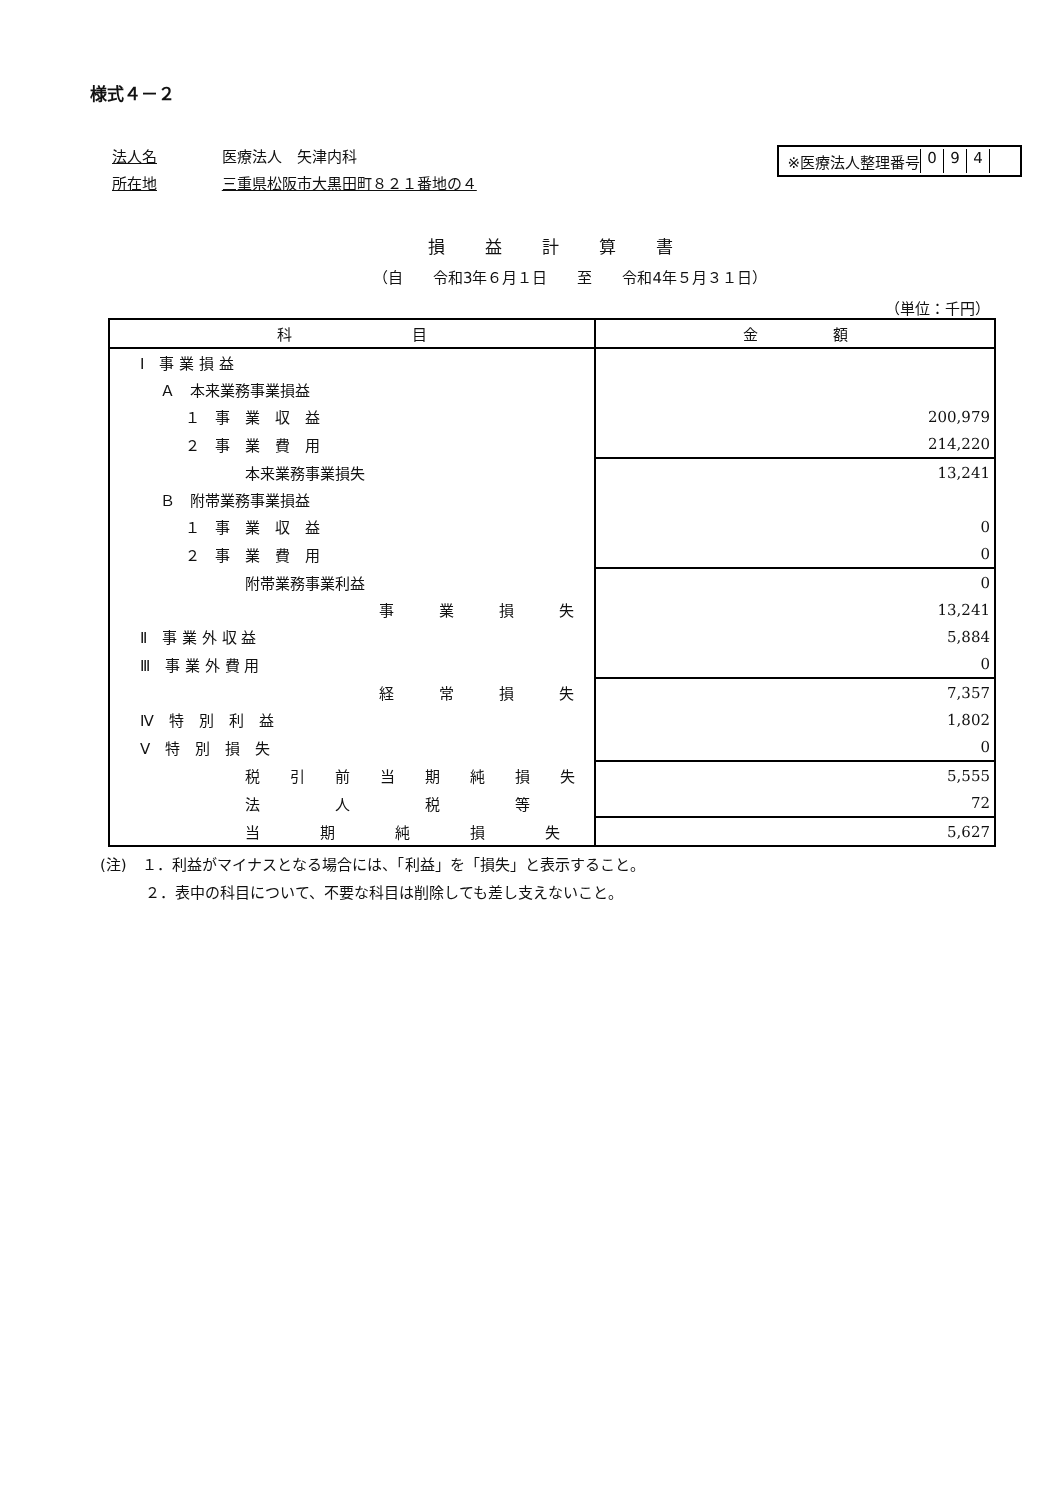様式４－２
法人名 医療法人　矢津内科
所在地 三重県松阪市大黒田町８２１番地の４
※医療法人整理番号 094
損益計算書
（自　　令和3年６月１日　　至　　令和4年５月３１日）
（単位：千円）
| 科 目 | 金 額 |
| --- | --- |
| Ⅰ 事 業 損 益 | |
| Ａ 本来業務事業損益 | |
| １ 事 業 収 益 | 200,979 |
| ２ 事 業 費 用 | 214,220 |
| 本来業務事業損失 | 13,241 |
| Ｂ 附帯業務事業損益 | |
| １ 事 業 収 益 | 0 |
| ２ 事 業 費 用 | 0 |
| 附帯業務事業利益 | 0 |
| 事 業 損 失 | 13,241 |
| Ⅱ 事 業 外 収 益 | 5,884 |
| Ⅲ 事 業 外 費 用 | 0 |
| 経 常 損 失 | 7,357 |
| Ⅳ 特 別 利 益 | 1,802 |
| Ⅴ 特 別 損 失 | 0 |
| 税 引 前 当 期 純 損 失 | 5,555 |
| 法 人 税 等 | 72 |
| 当 期 純 損 失 | 5,627 |
(注)　１．利益がマイナスとなる場合には、「利益」を「損失」と表示すること。
　　　２．表中の科目について、不要な科目は削除しても差し支えないこと。